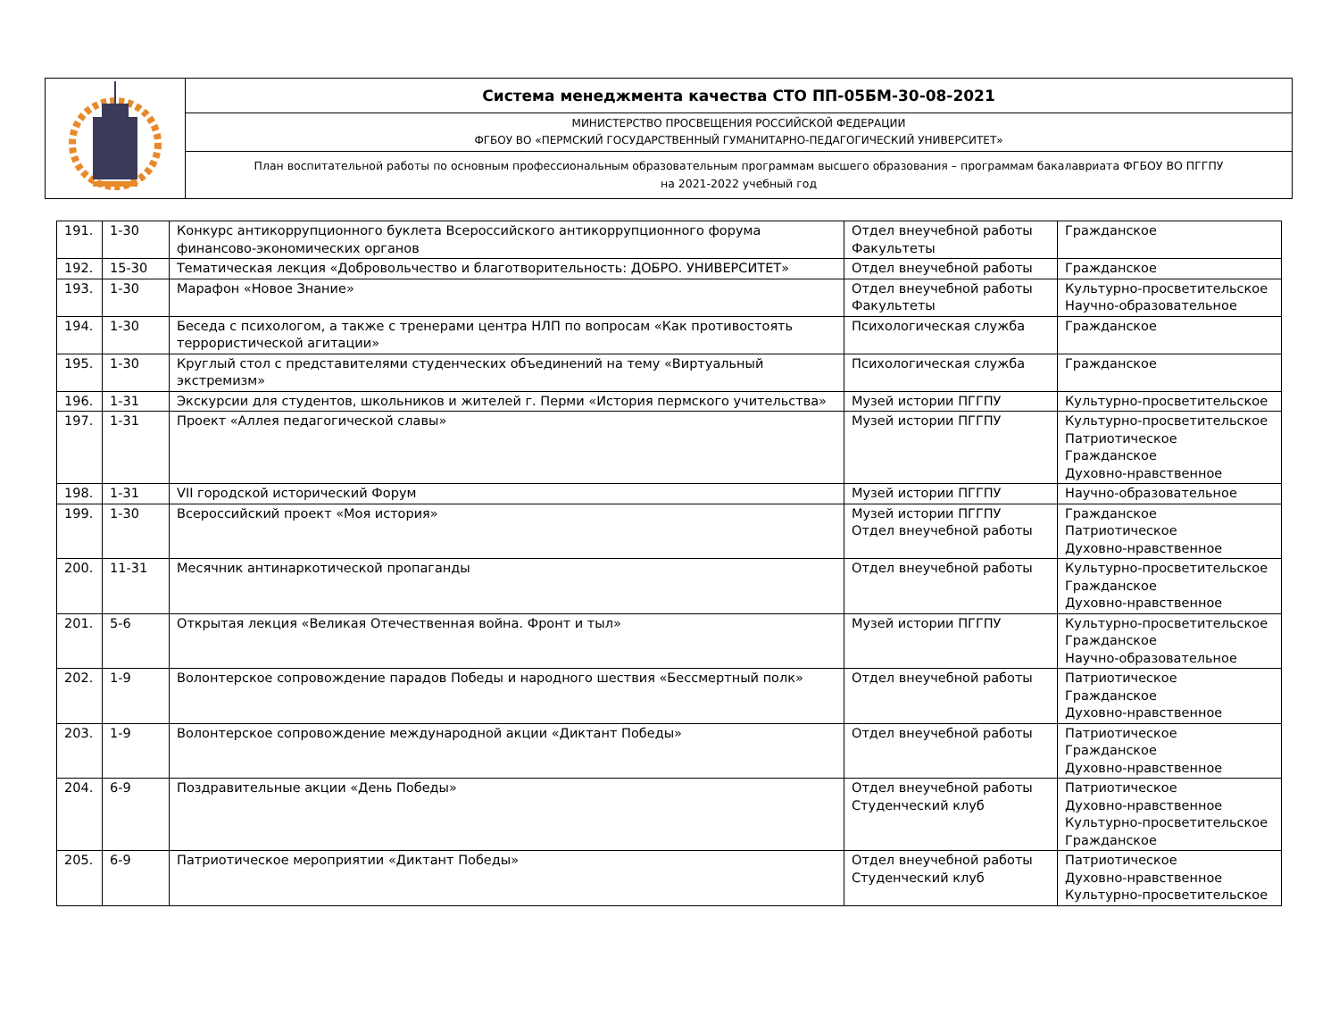| | Система менеджмента качества СТО ПП-05БМ-30-08-2021 |
| | МИНИСТЕРСТВО ПРОСВЕЩЕНИЯ РОССИЙСКОЙ ФЕДЕРАЦИИ ФГБОУ ВО «ПЕРМСКИЙ ГОСУДАРСТВЕННЫЙ ГУМАНИТАРНО-ПЕДАГОГИЧЕСКИЙ УНИВЕРСИТЕТ» |
| | План воспитательной работы по основным профессиональным образовательным программам высшего образования – программам бакалавриата ФГБОУ ВО ПГГПУ на 2021-2022 учебный год |
| 191. | 1-30 | Конкурс антикоррупционного буклета Всероссийского антикоррупционного форума финансово-экономических органов | Отдел внеучебной работы Факультеты | Гражданское |
| 192. | 15-30 | Тематическая лекция «Добровольчество и благотворительность: ДОБРО. УНИВЕРСИТЕТ» | Отдел внеучебной работы | Гражданское |
| 193. | 1-30 | Марафон «Новое Знание» | Отдел внеучебной работы Факультеты | Культурно-просветительское Научно-образовательное |
| 194. | 1-30 | Беседа с психологом, а также с тренерами центра НЛП по вопросам «Как противостоять террористической агитации» | Психологическая служба | Гражданское |
| 195. | 1-30 | Круглый стол с представителями студенческих объединений на тему «Виртуальный экстремизм» | Психологическая служба | Гражданское |
| 196. | 1-31 | Экскурсии для студентов, школьников и жителей г. Перми «История пермского учительства» | Музей истории ПГГПУ | Культурно-просветительское |
| 197. | 1-31 | Проект «Аллея педагогической славы» | Музей истории ПГГПУ | Культурно-просветительское Патриотическое Гражданское Духовно-нравственное |
| 198. | 1-31 | VII городской исторический Форум | Музей истории ПГГПУ | Научно-образовательное |
| 199. | 1-30 | Всероссийский проект «Моя история» | Музей истории ПГГПУ Отдел внеучебной работы | Гражданское Патриотическое Духовно-нравственное |
| 200. | 11-31 | Месячник антинаркотической пропаганды | Отдел внеучебной работы | Культурно-просветительское Гражданское Духовно-нравственное |
| 201. | 5-6 | Открытая лекция «Великая Отечественная война. Фронт и тыл» | Музей истории ПГГПУ | Культурно-просветительское Гражданское Научно-образовательное |
| 202. | 1-9 | Волонтерское сопровождение парадов Победы и народного шествия «Бессмертный полк» | Отдел внеучебной работы | Патриотическое Гражданское Духовно-нравственное |
| 203. | 1-9 | Волонтерское сопровождение международной акции «Диктант Победы» | Отдел внеучебной работы | Патриотическое Гражданское Духовно-нравственное |
| 204. | 6-9 | Поздравительные акции «День Победы» | Отдел внеучебной работы Студенческий клуб | Патриотическое Духовно-нравственное Культурно-просветительское Гражданское |
| 205. | 6-9 | Патриотическое мероприятии «Диктант Победы» | Отдел внеучебной работы Студенческий клуб | Патриотическое Духовно-нравственное Культурно-просветительское |